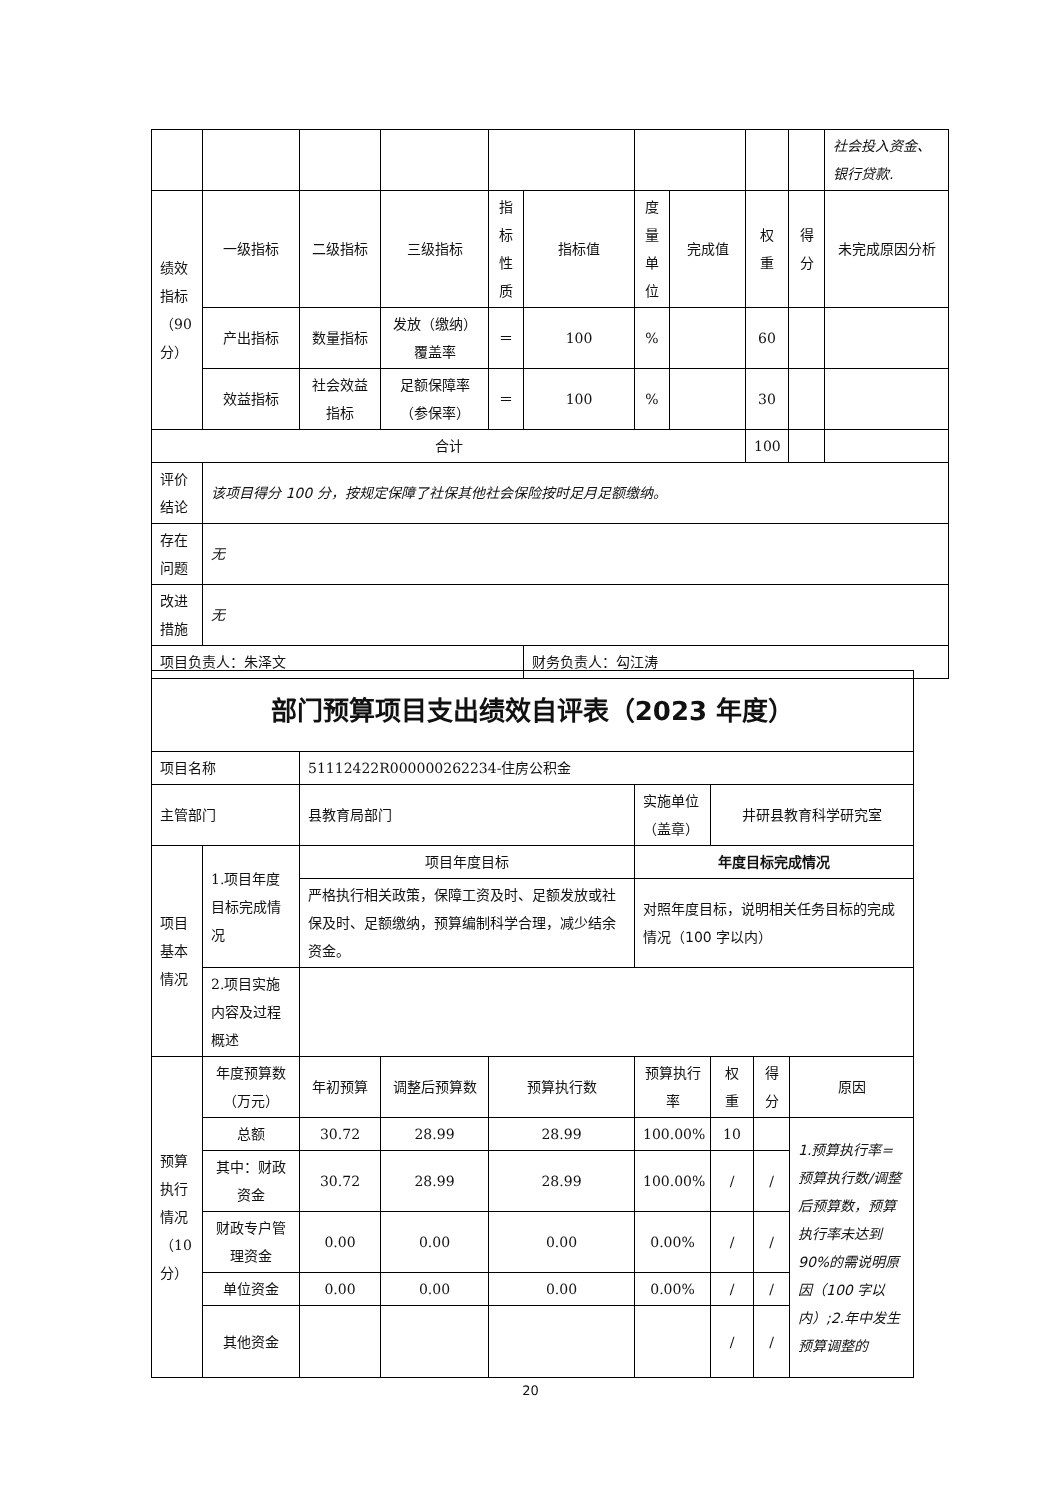| | | | | | | | | | | 社会投入资金、银行贷款. |
| 绩效指标（90分） | 一级指标 | 二级指标 | 三级指标 | 指标性质 | 指标值 | 度量单位 | 完成值 | 权重 | 得分 | 未完成原因分析 |
| | 产出指标 | 数量指标 | 发放（缴纳）覆盖率 | ＝ | 100 | % | | 60 | | |
| | 效益指标 | 社会效益指标 | 足额保障率（参保率） | ＝ | 100 | % | | 30 | | |
| 合计 | | | | | | | | 100 | | |
| 评价结论 | 该项目得分 100 分，按规定保障了社保其他社会保险按时足月足额缴纳。 | | | | | | | | | |
| 存在问题 | 无 | | | | | | | | | |
| 改进措施 | 无 | | | | | | | | | |
| 项目负责人：朱泽文 | | | | | 财务负责人：勾江涛 | | | | | |
| 部门预算项目支出绩效自评表（2023 年度） | | | | | | | | |
| 项目名称 | | 51112422R000000262234-住房公积金 | | | | | | |
| 主管部门 | | 县教育局部门 | | | 实施单位（盖章） | 井研县教育科学研究室 | | |
| 项目基本情况 | 1.项目年度目标完成情况 | 项目年度目标 | | | 年度目标完成情况 | | | |
| | | 严格执行相关政策，保障工资及时、足额发放或社保及时、足额缴纳，预算编制科学合理，减少结余资金。 | | | 对照年度目标，说明相关任务目标的完成情况（100 字以内） | | | |
| | 2.项目实施内容及过程概述 | | | | | | | |
| 预算执行情况（10分） | 年度预算数（万元） | 年初预算 | 调整后预算数 | 预算执行数 | 预算执行率 | 权重 | 得分 | 原因 |
| | 总额 | 30.72 | 28.99 | 28.99 | 100.00% | 10 | | 1.预算执行率=预算执行数/调整后预算数，预算执行率未达到 90%的需说明原因（100 字以内）;2.年中发生预算调整的 |
| | 其中：财政资金 | 30.72 | 28.99 | 28.99 | 100.00% | / | / | |
| | 财政专户管理资金 | 0.00 | 0.00 | 0.00 | 0.00% | / | / | |
| | 单位资金 | 0.00 | 0.00 | 0.00 | 0.00% | / | / | |
| | 其他资金 | | | | | / | / | |
20